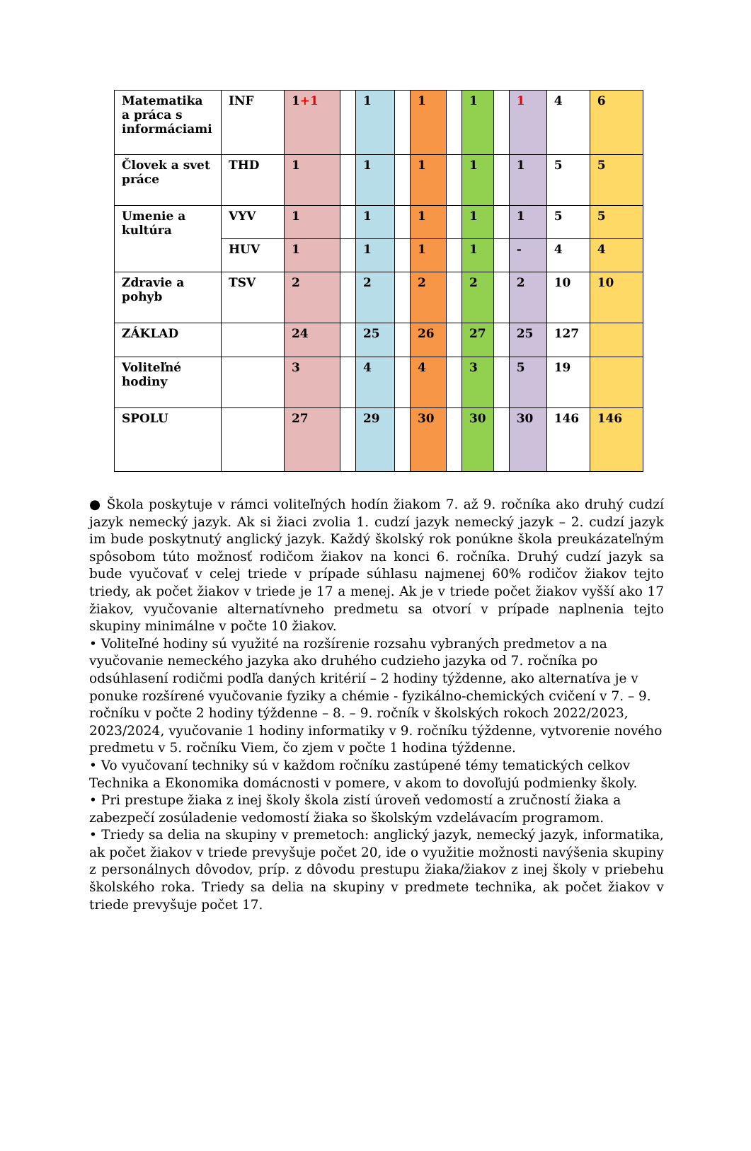| Matematika a práca s informáciami | INF | 1 +1 | | 1 | | 1 | | 1 | | 1 | 4 | 6 |
| Človek a svet práce | THD | 1 | | 1 | | 1 | | 1 | | 1 | 5 | 5 |
| Umenie a kultúra | VYV | 1 | | 1 | | 1 | | 1 | | 1 | 5 | 5 |
| | HUV | 1 | | 1 | | 1 | | 1 | | - | 4 | 4 |
| Zdravie a pohyb | TSV | 2 | | 2 | | 2 | | 2 | | 2 | 10 | 10 |
| ZÁKLAD | | 24 | | 25 | | 26 | | 27 | | 25 | 127 | |
| Voliteľné hodiny | | 3 | | 4 | | 4 | | 3 | | 5 | 19 | |
| SPOLU | | 27 | | 29 | | 30 | | 30 | | 30 | 146 | 146 |
● Škola poskytuje v rámci voliteľných hodín žiakom 7. až 9. ročníka ako druhý cudzí jazyk nemecký jazyk. Ak si žiaci zvolia 1. cudzí jazyk nemecký jazyk – 2. cudzí jazyk im bude poskytnutý anglický jazyk. Každý školský rok ponúkne škola preukázateľným spôsobom túto možnosť rodičom žiakov na konci 6. ročníka. Druhý cudzí jazyk sa bude vyučovať v celej triede v prípade súhlasu najmenej 60% rodičov žiakov tejto triedy, ak počet žiakov v triede je 17 a menej. Ak je v triede počet žiakov vyšší ako 17 žiakov, vyučovanie alternatívneho predmetu sa otvorí v prípade naplnenia tejto skupiny minimálne v počte 10 žiakov.
• Voliteľné hodiny sú využité na rozšírenie rozsahu vybraných predmetov a na vyučovanie nemeckého jazyka ako druhého cudzieho jazyka od 7. ročníka po odsúhlasení rodičmi podľa daných kritérií – 2 hodiny týždenne, ako alternatíva je v ponuke rozšírené vyučovanie fyziky a chémie - fyzikálno-chemických cvičení v 7. – 9. ročníku v počte 2 hodiny týždenne – 8. – 9. ročník v školských rokoch 2022/2023, 2023/2024, vyučovanie 1 hodiny informatiky v 9. ročníku týždenne, vytvorenie nového predmetu v 5. ročníku Viem, čo zjem v počte 1 hodina týždenne.
• Vo vyučovaní techniky sú v každom ročníku zastúpené témy tematických celkov Technika a Ekonomika domácnosti v pomere, v akom to dovoľujú podmienky školy.
• Pri prestupe žiaka z inej školy škola zistí úroveň vedomostí a zručností žiaka a zabezpečí zosúladenie vedomostí žiaka so školským vzdelávacím programom.
• Triedy sa delia na skupiny v premetoch: anglický jazyk, nemecký jazyk, informatika, ak počet žiakov v triede prevyšuje počet 20, ide o využitie možnosti navýšenia skupiny z personálnych dôvodov, príp. z dôvodu prestupu žiaka/žiakov z inej školy v priebehu školského roka. Triedy sa delia na skupiny v predmete technika, ak počet žiakov v triede prevyšuje počet 17.